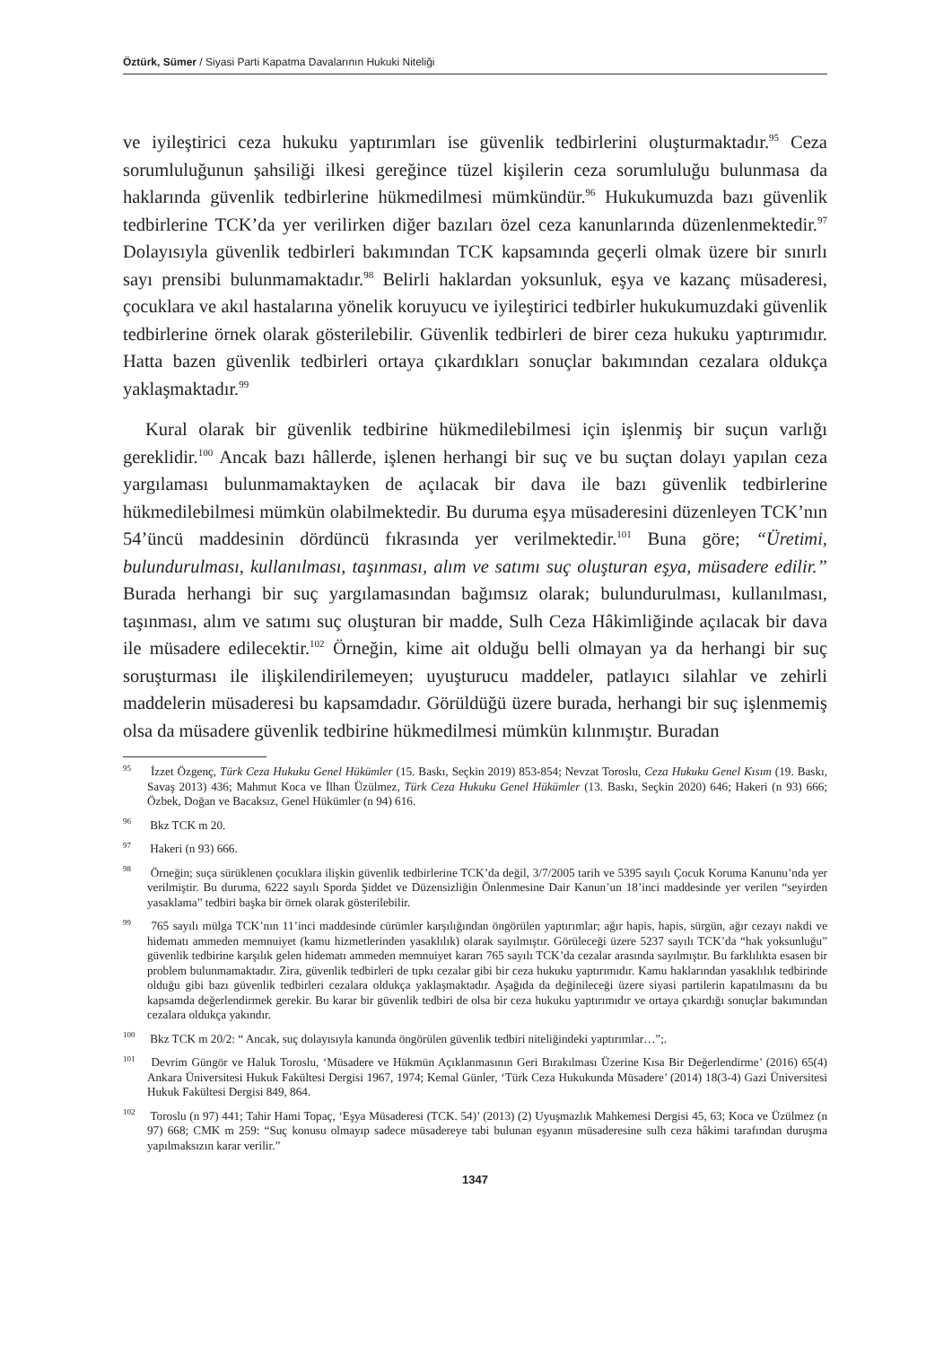Öztürk, Sümer / Siyasi Parti Kapatma Davalarının Hukuki Niteliği
ve iyileştirici ceza hukuku yaptırımları ise güvenlik tedbirlerini oluşturmaktadır.<sup>95</sup> Ceza sorumluluğunun şahsiliği ilkesi gereğince tüzel kişilerin ceza sorumluluğu bulunmasa da haklarında güvenlik tedbirlerine hükmedilmesi mümkündür.<sup>96</sup> Hukukumuzda bazı güvenlik tedbirlerine TCK’da yer verilirken diğer bazıları özel ceza kanunlarında düzenlenmektedir.<sup>97</sup> Dolayısıyla güvenlik tedbirleri bakımından TCK kapsamında geçerli olmak üzere bir sınırlı sayı prensibi bulunmamaktadır.<sup>98</sup> Belirli haklardan yoksunluk, eşya ve kazanç müsaderesi, çocuklara ve akıl hastalarına yönelik koruyucu ve iyileştirici tedbirler hukukumuzdaki güvenlik tedbirlerine örnek olarak gösterilebilir. Güvenlik tedbirleri de birer ceza hukuku yaptırımıdır. Hatta bazen güvenlik tedbirleri ortaya çıkardıkları sonuçlar bakımından cezalara oldukça yaklaşmaktadır.<sup>99</sup>
Kural olarak bir güvenlik tedbirine hükmedilebilmesi için işlenmiş bir suçun varlığı gereklidir.<sup>100</sup> Ancak bazı hâllerde, işlenen herhangi bir suç ve bu suçtan dolayı yapılan ceza yargılaması bulunmamaktayken de açılacak bir dava ile bazı güvenlik tedbirlerine hükmedilebilmesi mümkün olabilmektedir. Bu duruma eşya müsaderesini düzenleyen TCK’nın 54’üncü maddesinin dördüncü fıkrasında yer verilmektedir.<sup>101</sup> Buna göre; “Üretimi, bulundurulması, kullanılması, taşınması, alım ve satımı suç oluşturan eşya, müsadere edilir.” Burada herhangi bir suç yargılamasından bağımsız olarak; bulundurulması, kullanılması, taşınması, alım ve satımı suç oluşturan bir madde, Sulh Ceza Hâkimliğinde açılacak bir dava ile müsadere edilecektir.<sup>102</sup> Örneğin, kime ait olduğu belli olmayan ya da herhangi bir suç soruşturması ile ilişkilendirilemeyen; uyuşturucu maddeler, patlayıcı silahlar ve zehirli maddelerin müsaderesi bu kapsamdadır. Görüldüğü üzere burada, herhangi bir suç işlenmemiş olsa da müsadere güvenlik tedbirine hükmedilmesi mümkün kılınmıştır. Buradan
<sup>95</sup> İzzet Özgenç, Türk Ceza Hukuku Genel Hükümler (15. Baskı, Seçkin 2019) 853-854; Nevzat Toroslu, Ceza Hukuku Genel Kısım (19. Baskı, Savaş 2013) 436; Mahmut Koca ve İlhan Üzülmez, Türk Ceza Hukuku Genel Hükümler (13. Baskı, Seçkin 2020) 646; Hakeri (n 93) 666; Özbek, Doğan ve Bacaksız, Genel Hükümler (n 94) 616.
<sup>96</sup> Bkz TCK m 20.
<sup>97</sup> Hakeri (n 93) 666.
<sup>98</sup> Örneğin; suça sürüklenen çocuklara ilişkin güvenlik tedbirlerine TCK’da değil, 3/7/2005 tarih ve 5395 sayılı Çocuk Koruma Kanunu’nda yer verilmiştir. Bu duruma, 6222 sayılı Sporda Şiddet ve Düzensizliğin Önlenmesine Dair Kanun’un 18’inci maddesinde yer verilen “seyirden yasaklama” tedbiri başka bir örnek olarak gösterilebilir.
<sup>99</sup> 765 sayılı mülga TCK’nın 11’inci maddesinde cürümler karşılığından öngörülen yaptırımlar; ağır hapis, hapis, sürgün, ağır cezayı nakdi ve hidematı ammeden memnuiyet (kamu hizmetlerinden yasaklılık) olarak sayılmıştır. Görüleceği üzere 5237 sayılı TCK’da “hak yoksunluğu” güvenlik tedbirine karşılık gelen hidematı ammeden memnuiyet kararı 765 sayılı TCK’da cezalar arasında sayılmıştır. Bu farklılıkta esasen bir problem bulunmamaktadır. Zira, güvenlik tedbirleri de tıpkı cezalar gibi bir ceza hukuku yaptırımıdır. Kamu haklarından yasaklılık tedbirinde olduğu gibi bazı güvenlik tedbirleri cezalara oldukça yaklaşmaktadır. Aşağıda da değinileceği üzere siyasi partilerin kapatılmasını da bu kapsamda değerlendirmek gerekir. Bu karar bir güvenlik tedbiri de olsa bir ceza hukuku yaptırımıdır ve ortaya çıkardığı sonuçlar bakımından cezalara oldukça yakındır.
<sup>100</sup> Bkz TCK m 20/2: “ Ancak, suç dolayısıyla kanunda öngörülen güvenlik tedbiri niteliğindeki yaptırımlar…”;.
<sup>101</sup> Devrim Güngör ve Haluk Toroslu, ‘Müsadere ve Hükmün Açıklanmasının Geri Bırakılması Üzerine Kısa Bir Değerlendirme’ (2016) 65(4) Ankara Üniversitesi Hukuk Fakültesi Dergisi 1967, 1974; Kemal Günler, ‘Türk Ceza Hukukunda Müsadere’ (2014) 18(3-4) Gazi Üniversitesi Hukuk Fakültesi Dergisi 849, 864.
<sup>102</sup> Toroslu (n 97) 441; Tahir Hami Topaç, ‘Eşya Müsaderesi (TCK. 54)’ (2013) (2) Uyuşmazlık Mahkemesi Dergisi 45, 63; Koca ve Üzülmez (n 97) 668; CMK m 259: “Suç konusu olmayıp sadece müsadereye tabi bulunan eşyanın müsaderesine sulh ceza hâkimi tarafından duruşma yapılmaksızın karar verilir.”
1347